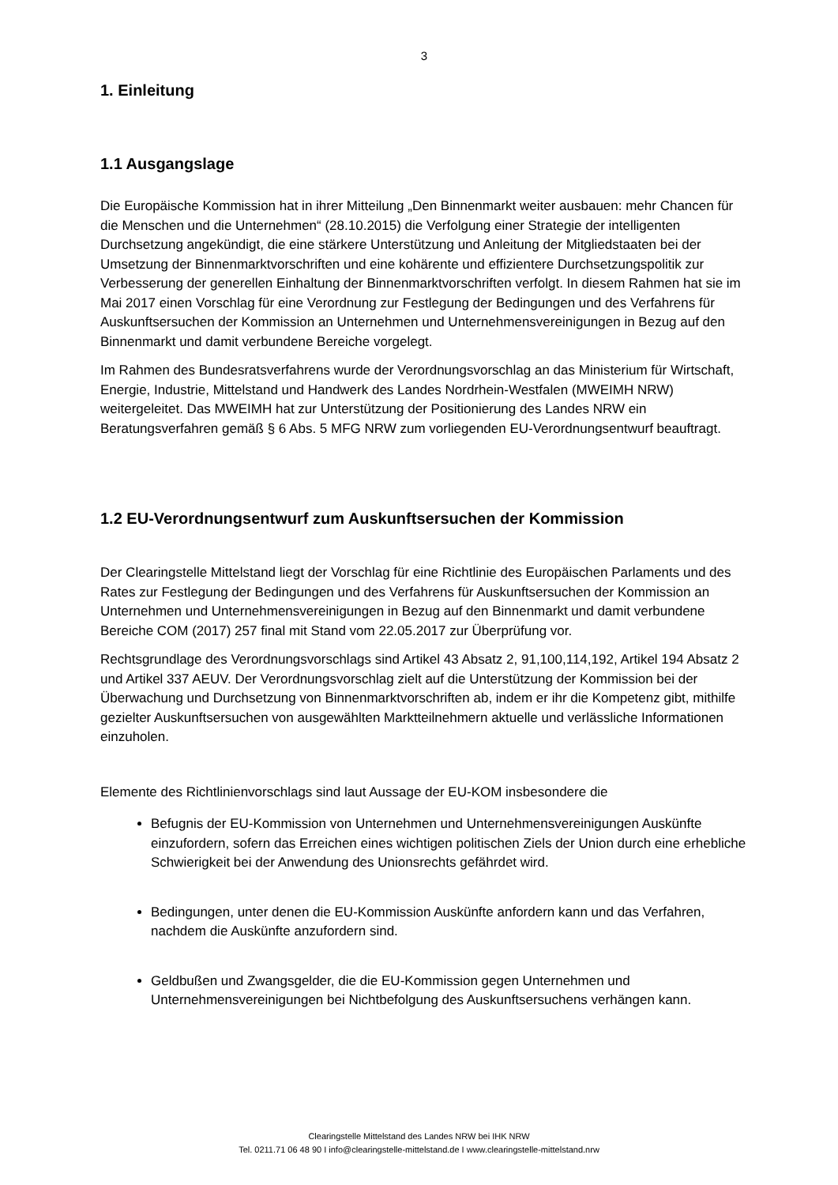3
1. Einleitung
1.1 Ausgangslage
Die Europäische Kommission hat in ihrer Mitteilung „Den Binnenmarkt weiter ausbauen: mehr Chancen für die Menschen und die Unternehmen“ (28.10.2015) die Verfolgung einer Strategie der intelligenten Durchsetzung angekündigt, die eine stärkere Unterstützung und Anleitung der Mitgliedstaaten bei der Umsetzung der Binnenmarktvorschriften und eine kohärente und effizientere Durchsetzungspolitik zur Verbesserung der generellen Einhaltung der Binnenmarktvorschriften verfolgt. In diesem Rahmen hat sie im Mai 2017 einen Vorschlag für eine Verordnung zur Festlegung der Bedingungen und des Verfahrens für Auskunftsersuchen der Kommission an Unternehmen und Unternehmensvereinigungen in Bezug auf den Binnenmarkt und damit verbundene Bereiche vorgelegt.
Im Rahmen des Bundesratsverfahrens wurde der Verordnungsvorschlag an das Ministerium für Wirtschaft, Energie, Industrie, Mittelstand und Handwerk des Landes Nordrhein-Westfalen (MWEIMH NRW) weitergeleitet. Das MWEIMH hat zur Unterstützung der Positionierung des Landes NRW ein Beratungsverfahren gemäß § 6 Abs. 5 MFG NRW zum vorliegenden EU-Verordnungsentwurf beauftragt.
1.2 EU-Verordnungsentwurf zum Auskunftsersuchen der Kommission
Der Clearingstelle Mittelstand liegt der Vorschlag für eine Richtlinie des Europäischen Parlaments und des Rates zur Festlegung der Bedingungen und des Verfahrens für Auskunftsersuchen der Kommission an Unternehmen und Unternehmensvereinigungen in Bezug auf den Binnenmarkt und damit verbundene Bereiche COM (2017) 257 final mit Stand vom 22.05.2017 zur Überprüfung vor.
Rechtsgrundlage des Verordnungsvorschlags sind Artikel 43 Absatz 2, 91,100,114,192, Artikel 194 Absatz 2 und Artikel 337 AEUV. Der Verordnungsvorschlag zielt auf die Unterstützung der Kommission bei der Überwachung und Durchsetzung von Binnenmarktvorschriften ab, indem er ihr die Kompetenz gibt, mithilfe gezielter Auskunftsersuchen von ausgewählten Marktteilnehmern aktuelle und verlässliche Informationen einzuholen.
Elemente des Richtlinienvorschlags sind laut Aussage der EU-KOM insbesondere die
Befugnis der EU-Kommission von Unternehmen und Unternehmensvereinigungen Auskünfte einzufordern, sofern das Erreichen eines wichtigen politischen Ziels der Union durch eine erhebliche Schwierigkeit bei der Anwendung des Unionsrechts gefährdet wird.
Bedingungen, unter denen die EU-Kommission Auskünfte anfordern kann und das Verfahren, nachdem die Auskünfte anzufordern sind.
Geldbußen und Zwangsgelder, die die EU-Kommission gegen Unternehmen und Unternehmensvereinigungen bei Nichtbefolgung des Auskunftsersuchens verhängen kann.
Clearingstelle Mittelstand des Landes NRW bei IHK NRW
Tel. 0211.71 06 48 90 I info@clearingstelle-mittelstand.de I www.clearingstelle-mittelstand.nrw